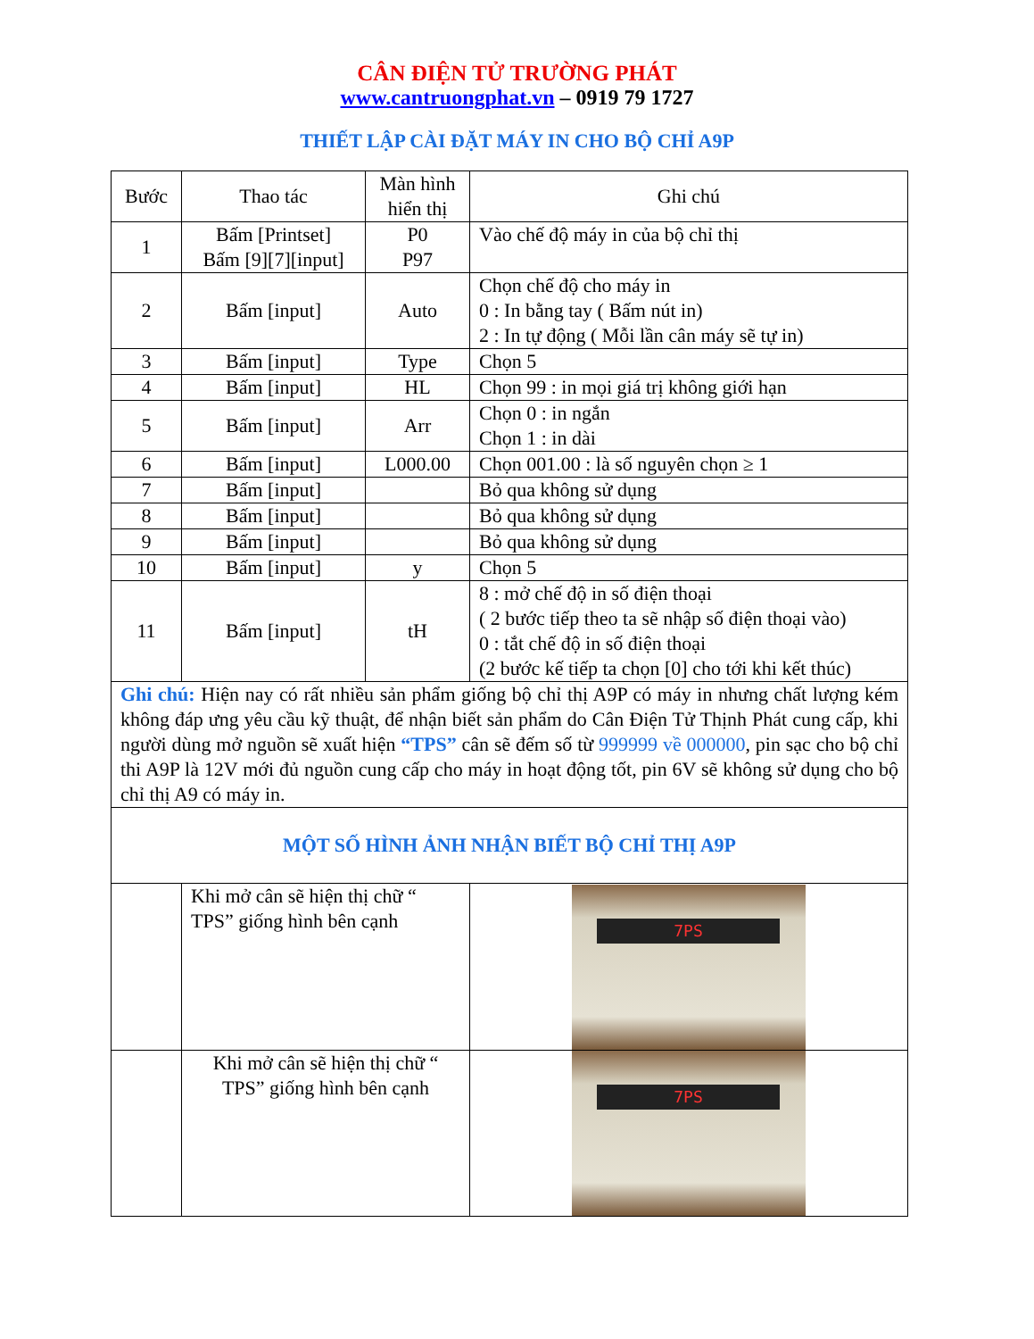CÂN ĐIỆN TỬ TRƯỜNG PHÁT
www.cantruongphat.vn – 0919 79 1727
THIẾT LẬP CÀI ĐẶT MÁY IN CHO BỘ CHỈ A9P
| Bước | Thao tác | Màn hình hiển thị | Ghi chú |
| --- | --- | --- | --- |
| 1 | Bấm [Printset] Bấm [9][7][input] | P0 P97 | Vào chế độ máy in của bộ chỉ thị |
| 2 | Bấm [input] | Auto | Chọn chế độ cho máy in 0 : In bằng tay ( Bấm nút in) 2 : In tự động ( Mỗi lần cân máy sẽ tự in) |
| 3 | Bấm [input] | Type | Chọn 5 |
| 4 | Bấm [input] | HL | Chọn 99 : in mọi giá trị không giới hạn |
| 5 | Bấm [input] | Arr | Chọn 0 : in ngắn Chọn 1 : in dài |
| 6 | Bấm [input] | L000.00 | Chọn 001.00 : là số nguyên chọn ≥ 1 |
| 7 | Bấm [input] | | Bỏ qua không sử dụng |
| 8 | Bấm [input] | | Bỏ qua không sử dụng |
| 9 | Bấm [input] | | Bỏ qua không sử dụng |
| 10 | Bấm [input] | y | Chọn 5 |
| 11 | Bấm [input] | tH | 8 : mở chế độ in số điện thoại ( 2 bước tiếp theo ta sẽ nhập số điện thoại vào) 0 : tắt chế độ in số điện thoại (2 bước kế tiếp ta chọn [0] cho tới khi kết thúc) |
| Ghi chú: Hiện nay có rất nhiều sản phẩm giống bộ chỉ thị A9P có máy in nhưng chất lượng kém không đáp ưng yêu cầu kỹ thuật, để nhận biết sản phẩm do Cân Điện Tử Thịnh Phát cung cấp, khi người dùng mở nguồn sẽ xuất hiện “TPS” cân sẽ đếm số từ 999999 về 000000 , pin sạc cho bộ chỉ thi A9P là 12V mới đủ nguồn cung cấp cho máy in hoạt động tốt, pin 6V sẽ không sử dụng cho bộ chỉ thị A9 có máy in. | | | |
| MỘT SỐ HÌNH ẢNH NHẬN BIẾT BỘ CHỈ THỊ A9P | | | |
| | Khi mở cân sẽ hiện thị chữ “ TPS” giống hình bên cạnh | | 7PS |
| | Khi mở cân sẽ hiện thị chữ “ TPS” giống hình bên cạnh | | 7PS |